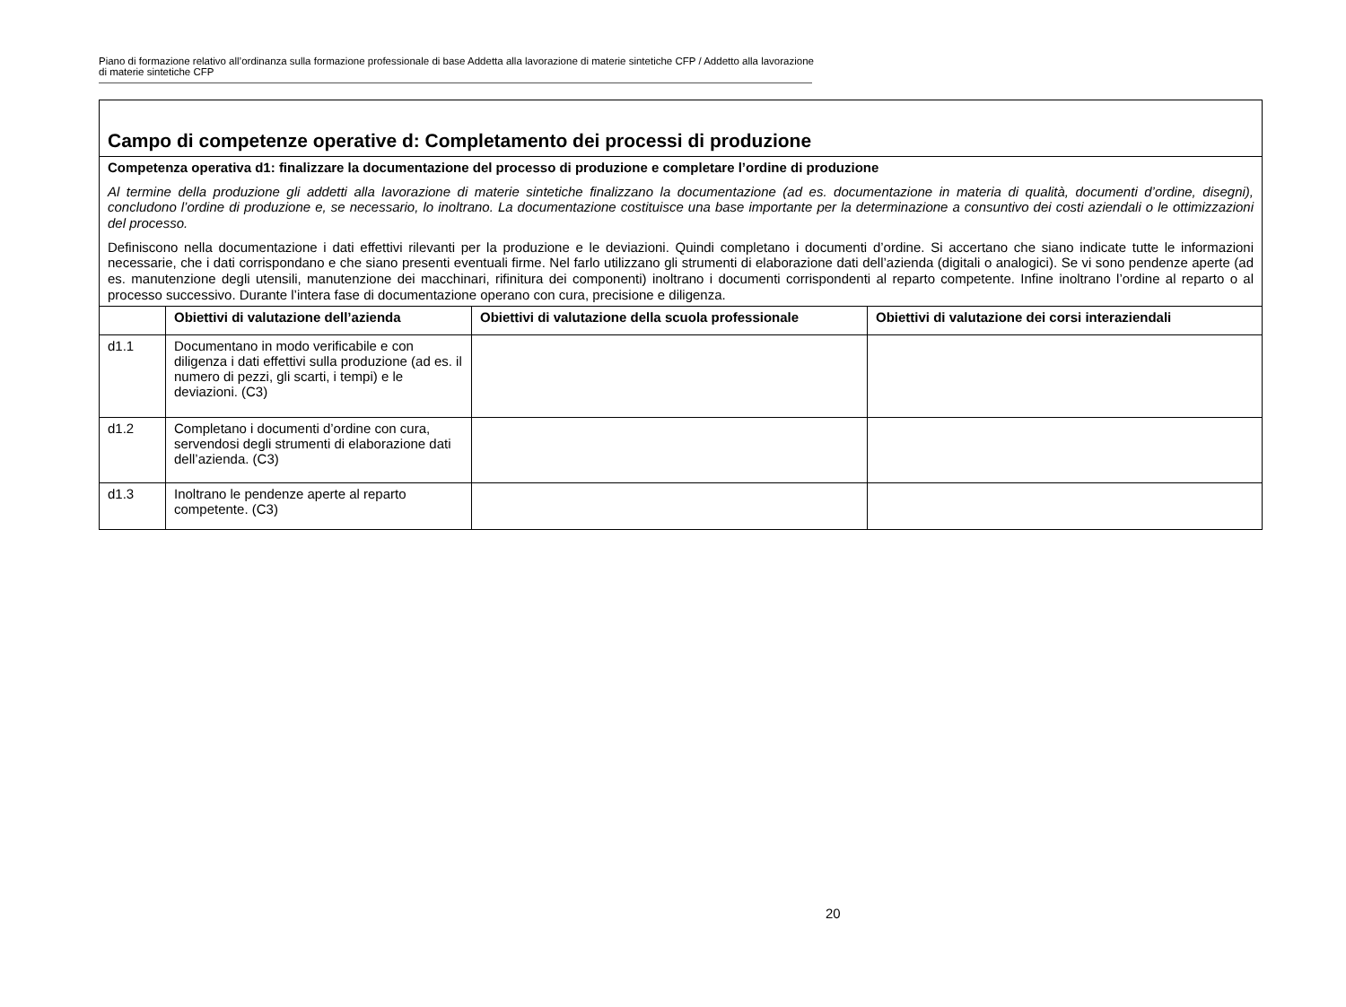Piano di formazione relativo all’ordinanza sulla formazione professionale di base Addetta alla lavorazione di materie sintetiche CFP / Addetto alla lavorazione di materie sintetiche CFP
| Campo di competenze operative d: Completamento dei processi di produzione | | | |
| Competenza operativa d1: finalizzare la documentazione del processo di produzione e completare l’ordine di produzione Al termine della produzione gli addetti alla lavorazione di materie sintetiche finalizzano la documentazione (ad es. documentazione in materia di qualità, documenti d’ordine, disegni), concludono l’ordine di produzione e, se necessario, lo inoltrano. La documentazione costituisce una base importante per la determinazione a consuntivo dei costi aziendali o le ottimizzazioni del processo. Definiscono nella documentazione i dati effettivi rilevanti per la produzione e le deviazioni. Quindi completano i documenti d’ordine. Si accertano che siano indicate tutte le informazioni necessarie, che i dati corrispondano e che siano presenti eventuali firme. Nel farlo utilizzano gli strumenti di elaborazione dati dell’azienda (digitali o analogici). Se vi sono pendenze aperte (ad es. manutenzione degli utensili, manutenzione dei macchinari, rifinitura dei componenti) inoltrano i documenti corrispondenti al reparto competente. Infine inoltrano l’ordine al reparto o al processo successivo. Durante l’intera fase di documentazione operano con cura, precisione e diligenza. | | | |
| | Obiettivi di valutazione dell’azienda | Obiettivi di valutazione della scuola professionale | Obiettivi di valutazione dei corsi interaziendali |
| d1.1 | Documentano in modo verificabile e con diligenza i dati effettivi sulla produzione (ad es. il numero di pezzi, gli scarti, i tempi) e le deviazioni. (C3) | | |
| d1.2 | Completano i documenti d’ordine con cura, servendosi degli strumenti di elaborazione dati dell’azienda. (C3) | | |
| d1.3 | Inoltrano le pendenze aperte al reparto competente. (C3) | | |
20